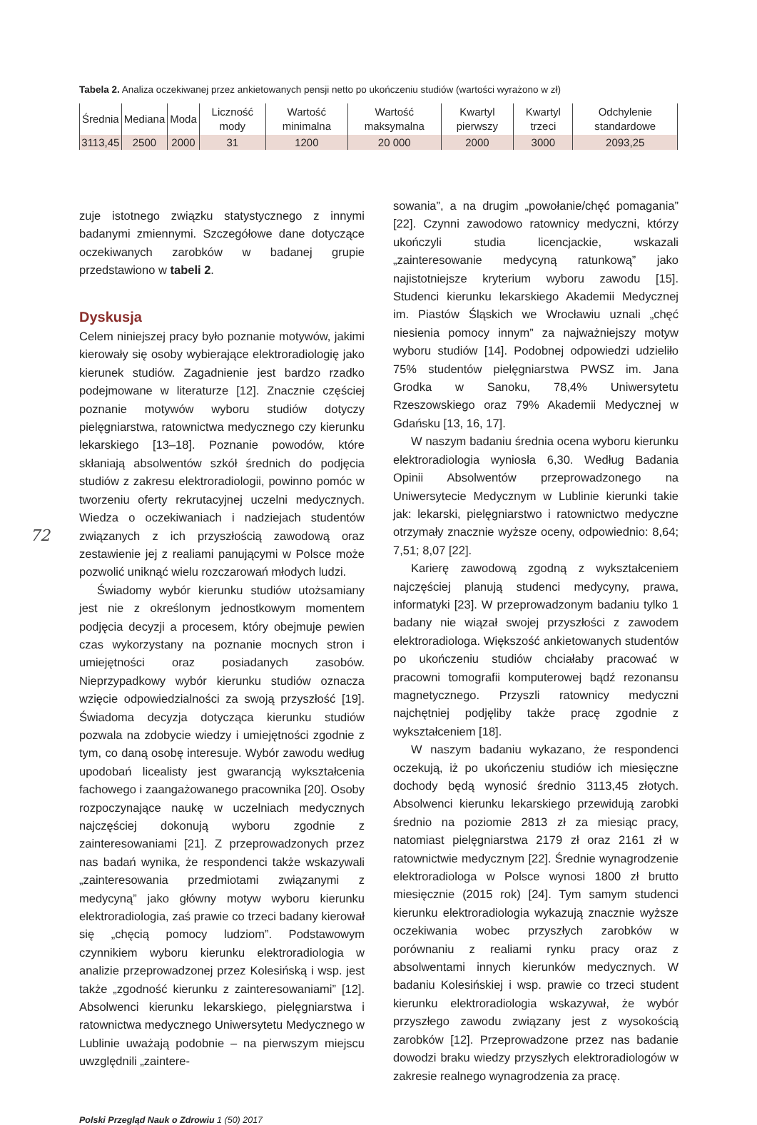Tabela 2. Analiza oczekiwanej przez ankietowanych pensji netto po ukończeniu studiów (wartości wyrażono w zł)
| Średnia | Mediana | Moda | Liczność mody | Wartość minimalna | Wartość maksymalna | Kwartyl pierwszy | Kwartyl trzeci | Odchylenie standardowe |
| --- | --- | --- | --- | --- | --- | --- | --- | --- |
| 3113,45 | 2500 | 2000 | 31 | 1200 | 20 000 | 2000 | 3000 | 2093,25 |
zuje istotnego związku statystycznego z innymi badanymi zmiennymi. Szczegółowe dane dotyczące oczekiwanych zarobków w badanej grupie przedstawiono w tabeli 2.
Dyskusja
Celem niniejszej pracy było poznanie motywów, jakimi kierowały się osoby wybierające elektroradiologię jako kierunek studiów. Zagadnienie jest bardzo rzadko podejmowane w literaturze [12]. Znacznie częściej poznanie motywów wyboru studiów dotyczy pielęgniarstwa, ratownictwa medycznego czy kierunku lekarskiego [13–18]. Poznanie powodów, które skłaniają absolwentów szkół średnich do podjęcia studiów z zakresu elektroradiologii, powinno pomóc w tworzeniu oferty rekrutacyjnej uczelni medycznych. Wiedza o oczekiwaniach i nadziejach studentów związanych z ich przyszłością zawodową oraz zestawienie jej z realiami panującymi w Polsce może pozwolić uniknąć wielu rozczarowań młodych ludzi.
Świadomy wybór kierunku studiów utożsamiany jest nie z określonym jednostkowym momentem podjęcia decyzji a procesem, który obejmuje pewien czas wykorzystany na poznanie mocnych stron i umiejętności oraz posiadanych zasobów. Nieprzypadkowy wybór kierunku studiów oznacza wzięcie odpowiedzialności za swoją przyszłość [19]. Świadoma decyzja dotycząca kierunku studiów pozwala na zdobycie wiedzy i umiejętności zgodnie z tym, co daną osobę interesuje. Wybór zawodu według upodobań licealisty jest gwarancją wykształcenia fachowego i zaangażowanego pracownika [20]. Osoby rozpoczynające naukę w uczelniach medycznych najczęściej dokonują wyboru zgodnie z zainteresowaniami [21]. Z przeprowadzonych przez nas badań wynika, że respondenci także wskazywali „zainteresowania przedmiotami związanymi z medycyną” jako główny motyw wyboru kierunku elektroradiologia, zaś prawie co trzeci badany kierował się „chęcią pomocy ludziom”. Podstawowym czynnikiem wyboru kierunku elektroradiologia w analizie przeprowadzonej przez Kolesińską i wsp. jest także „zgodność kierunku z zainteresowaniami” [12]. Absolwenci kierunku lekarskiego, pielęgniarstwa i ratownictwa medycznego Uniwersytetu Medycznego w Lublinie uważają podobnie – na pierwszym miejscu uwzględnili „zaintere-
sowania”, a na drugim „powołanie/chęć pomagania” [22]. Czynni zawodowo ratownicy medyczni, którzy ukończyli studia licencjackie, wskazali „zainteresowanie medycyną ratunkową” jako najistotniejsze kryterium wyboru zawodu [15]. Studenci kierunku lekarskiego Akademii Medycznej im. Piastów Śląskich we Wrocławiu uznali „chęć niesienia pomocy innym” za najważniejszy motyw wyboru studiów [14]. Podobnej odpowiedzi udzieliło 75% studentów pielęgniarstwa PWSZ im. Jana Grodka w Sanoku, 78,4% Uniwersytetu Rzeszowskiego oraz 79% Akademii Medycznej w Gdańsku [13, 16, 17].
W naszym badaniu średnia ocena wyboru kierunku elektroradiologia wyniosła 6,30. Według Badania Opinii Absolwentów przeprowadzonego na Uniwersytecie Medycznym w Lublinie kierunki takie jak: lekarski, pielęgniarstwo i ratownictwo medyczne otrzymały znacznie wyższe oceny, odpowiednio: 8,64; 7,51; 8,07 [22].
Karierę zawodową zgodną z wykształceniem najczęściej planują studenci medycyny, prawa, informatyki [23]. W przeprowadzonym badaniu tylko 1 badany nie wiązał swojej przyszłości z zawodem elektroradiologa. Większość ankietowanych studentów po ukończeniu studiów chciałaby pracować w pracowni tomografii komputerowej bądź rezonansu magnetycznego. Przyszli ratownicy medyczni najchętniej podjęliby także pracę zgodnie z wykształceniem [18].
W naszym badaniu wykazano, że respondenci oczekują, iż po ukończeniu studiów ich miesięczne dochody będą wynosić średnio 3113,45 złotych. Absolwenci kierunku lekarskiego przewidują zarobki średnio na poziomie 2813 zł za miesiąc pracy, natomiast pielęgniarstwa 2179 zł oraz 2161 zł w ratownictwie medycznym [22]. Średnie wynagrodzenie elektroradiologa w Polsce wynosi 1800 zł brutto miesięcznie (2015 rok) [24]. Tym samym studenci kierunku elektroradiologia wykazują znacznie wyższe oczekiwania wobec przyszłych zarobków w porównaniu z realiami rynku pracy oraz z absolwentami innych kierunków medycznych. W badaniu Kolesińskiej i wsp. prawie co trzeci student kierunku elektroradiologia wskazywał, że wybór przyszłego zawodu związany jest z wysokością zarobków [12]. Przeprowadzone przez nas badanie dowodzi braku wiedzy przyszłych elektroradiologów w zakresie realnego wynagrodzenia za pracę.
Polski Przegląd Nauk o Zdrowiu 1 (50) 2017
72